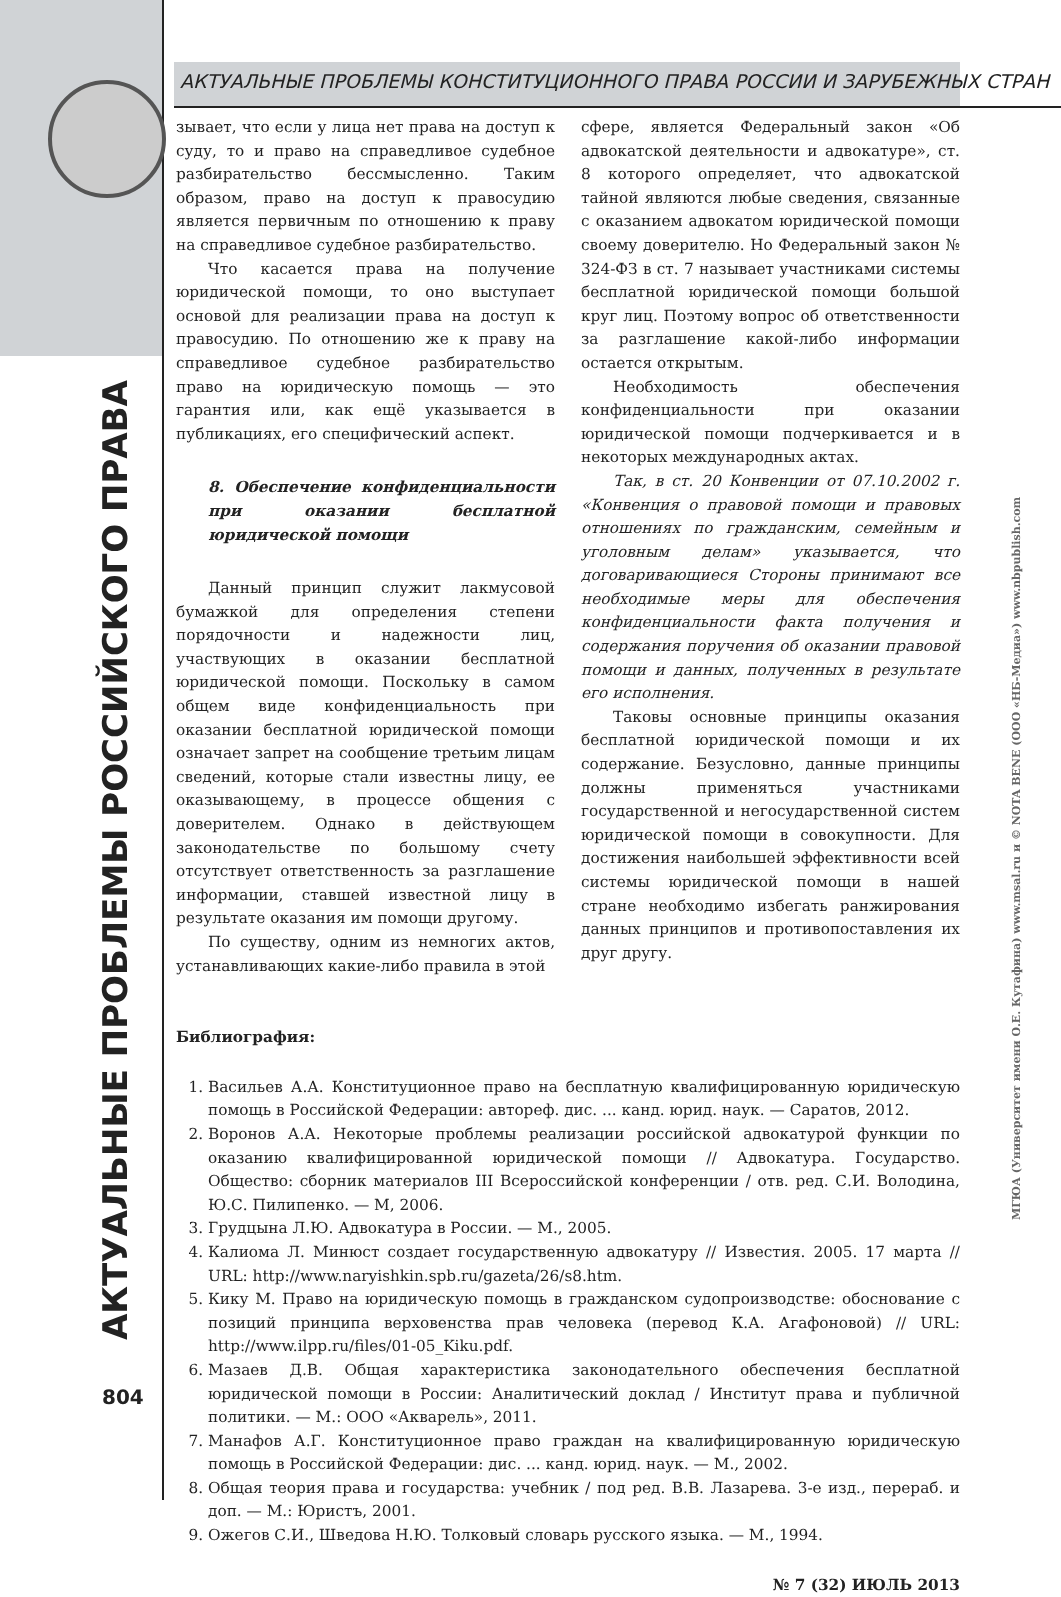АКТУАЛЬНЫЕ ПРОБЛЕМЫ КОНСТИТУЦИОННОГО ПРАВА РОССИИ И ЗАРУБЕЖНЫХ СТРАН
АКТУАЛЬНЫЕ ПРОБЛЕМЫ РОССИЙСКОГО ПРАВА
МГЮА (Университет имени О.Е. Кутафина) www.msal.ru и © NOTA BENE (ООО «НБ-Медиа») www.nbpublish.com
зывает, что если у лица нет права на доступ к суду, то и право на справедливое судебное разбирательство бессмысленно. Таким образом, право на доступ к правосудию является первичным по отношению к праву на справедливое судебное разбирательство.
Что касается права на получение юридической помощи, то оно выступает основой для реализации права на доступ к правосудию. По отношению же к праву на справедливое судебное разбирательство право на юридическую помощь — это гарантия или, как ещё указывается в публикациях, его специфический аспект.
8. Обеспечение конфиденциальности при оказании бесплатной юридической помощи
Данный принцип служит лакмусовой бумажкой для определения степени порядочности и надежности лиц, участвующих в оказании бесплатной юридической помощи. Поскольку в самом общем виде конфиденциальность при оказании бесплатной юридической помощи означает запрет на сообщение третьим лицам сведений, которые стали известны лицу, ее оказывающему, в процессе общения с доверителем. Однако в действующем законодательстве по большому счету отсутствует ответственность за разглашение информации, ставшей известной лицу в результате оказания им помощи другому.
По существу, одним из немногих актов, устанавливающих какие-либо правила в этой
сфере, является Федеральный закон «Об адвокатской деятельности и адвокатуре», ст. 8 которого определяет, что адвокатской тайной являются любые сведения, связанные с оказанием адвокатом юридической помощи своему доверителю. Но Федеральный закон № 324-ФЗ в ст. 7 называет участниками системы бесплатной юридической помощи большой круг лиц. Поэтому вопрос об ответственности за разглашение какой-либо информации остается открытым.
Необходимость обеспечения конфиденциальности при оказании юридической помощи подчеркивается и в некоторых международных актах.
Так, в ст. 20 Конвенции от 07.10.2002 г. «Конвенция о правовой помощи и правовых отношениях по гражданским, семейным и уголовным делам» указывается, что договаривающиеся Стороны принимают все необходимые меры для обеспечения конфиденциальности факта получения и содержания поручения об оказании правовой помощи и данных, полученных в результате его исполнения.
Таковы основные принципы оказания бесплатной юридической помощи и их содержание. Безусловно, данные принципы должны применяться участниками государственной и негосударственной систем юридической помощи в совокупности. Для достижения наибольшей эффективности всей системы юридической помощи в нашей стране необходимо избегать ранжирования данных принципов и противопоставления их друг другу.
Библиография:
1. Васильев А.А. Конституционное право на бесплатную квалифицированную юридическую помощь в Российской Федерации: автореф. дис. ... канд. юрид. наук. — Саратов, 2012.
2. Воронов А.А. Некоторые проблемы реализации российской адвокатурой функции по оказанию квалифицированной юридической помощи // Адвокатура. Государство. Общество: сборник материалов III Всероссийской конференции / отв. ред. С.И. Володина, Ю.С. Пилипенко. — М, 2006.
3. Грудцына Л.Ю. Адвокатура в России. — М., 2005.
4. Калиома Л. Минюст создает государственную адвокатуру // Известия. 2005. 17 марта // URL: http://www.naryishkin.spb.ru/gazeta/26/s8.htm.
5. Кику М. Право на юридическую помощь в гражданском судопроизводстве: обоснование с позиций принципа верховенства прав человека (перевод К.А. Агафоновой) // URL: http://www.ilpp.ru/files/01-05_Kiku.pdf.
6. Мазаев Д.В. Общая характеристика законодательного обеспечения бесплатной юридической помощи в России: Аналитический доклад / Институт права и публичной политики. — М.: ООО «Акварель», 2011.
7. Манафов А.Г. Конституционное право граждан на квалифицированную юридическую помощь в Российской Федерации: дис. ... канд. юрид. наук. — М., 2002.
8. Общая теория права и государства: учебник / под ред. В.В. Лазарева. 3-е изд., перераб. и доп. — М.: Юристъ, 2001.
9. Ожегов С.И., Шведова Н.Ю. Толковый словарь русского языка. — М., 1994.
№ 7 (32) ИЮЛЬ 2013
804